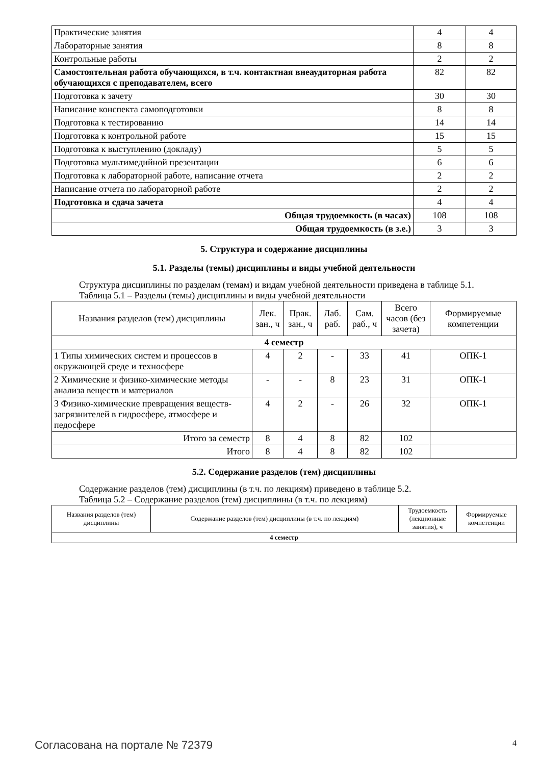| Практические занятия | 4 | 4 |
| Лабораторные занятия | 8 | 8 |
| Контрольные работы | 2 | 2 |
| Самостоятельная работа обучающихся, в т.ч. контактная внеаудиторная работа обучающихся с преподавателем, всего | 82 | 82 |
| Подготовка к зачету | 30 | 30 |
| Написание конспекта самоподготовки | 8 | 8 |
| Подготовка к тестированию | 14 | 14 |
| Подготовка к контрольной работе | 15 | 15 |
| Подготовка к выступлению (докладу) | 5 | 5 |
| Подготовка мультимедийной презентации | 6 | 6 |
| Подготовка к лабораторной работе, написание отчета | 2 | 2 |
| Написание отчета по лабораторной работе | 2 | 2 |
| Подготовка и сдача зачета | 4 | 4 |
| Общая трудоемкость (в часах) | 108 | 108 |
| Общая трудоемкость (в з.е.) | 3 | 3 |
5. Структура и содержание дисциплины
5.1. Разделы (темы) дисциплины и виды учебной деятельности
Структура дисциплины по разделам (темам) и видам учебной деятельности приведена в таблице 5.1.
Таблица 5.1 – Разделы (темы) дисциплины и виды учебной деятельности
| Названия разделов (тем) дисциплины | Лек. зан., ч | Прак. зан., ч | Лаб. раб. | Сам. раб., ч | Всего часов (без зачета) | Формируемые компетенции |
| --- | --- | --- | --- | --- | --- | --- |
| 4 семестр | | | | | | |
| 1 Типы химических систем и процессов в окружающей среде и техносфере | 4 | 2 | - | 33 | 41 | ОПК-1 |
| 2 Химические и физико-химические методы анализа веществ и материалов | - | - | 8 | 23 | 31 | ОПК-1 |
| 3 Физико-химические превращения веществ-загрязнителей в гидросфере, атмосфере и педосфере | 4 | 2 | - | 26 | 32 | ОПК-1 |
| Итого за семестр | 8 | 4 | 8 | 82 | 102 | |
| Итого | 8 | 4 | 8 | 82 | 102 | |
5.2. Содержание разделов (тем) дисциплины
Содержание разделов (тем) дисциплины (в т.ч. по лекциям) приведено в таблице 5.2.
Таблица 5.2 – Содержание разделов (тем) дисциплины (в т.ч. по лекциям)
| Названия разделов (тем) дисциплины | Содержание разделов (тем) дисциплины (в т.ч. по лекциям) | Трудоемкость (лекционные занятия), ч | Формируемые компетенции |
| --- | --- | --- | --- |
| 4 семестр | | | |
Согласована на портале № 72379 4